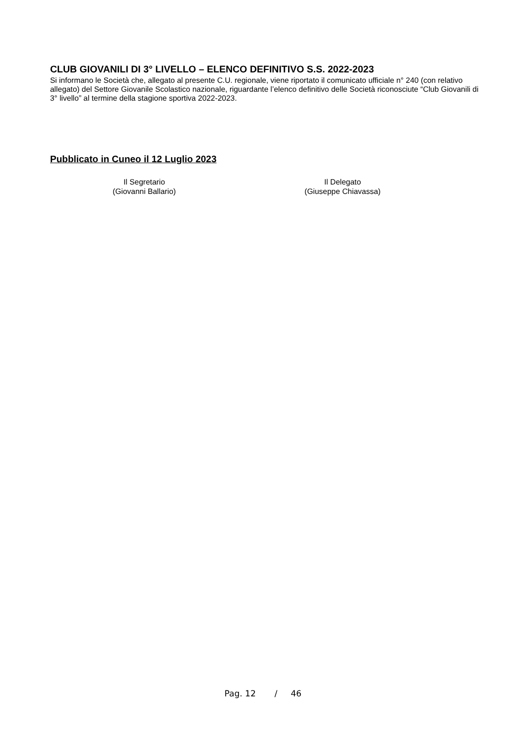CLUB GIOVANILI DI 3° LIVELLO – ELENCO DEFINITIVO S.S. 2022-2023
Si informano le Società che, allegato al presente C.U. regionale, viene riportato il comunicato ufficiale n° 240 (con relativo allegato) del Settore Giovanile Scolastico nazionale, riguardante l’elenco definitivo delle Società riconosciute “Club Giovanili di 3° livello” al termine della stagione sportiva 2022-2023.
Pubblicato in Cuneo il 12 Luglio 2023
Il Segretario
(Giovanni Ballario)
Il Delegato
(Giuseppe Chiavassa)
Pag. 12 / 46